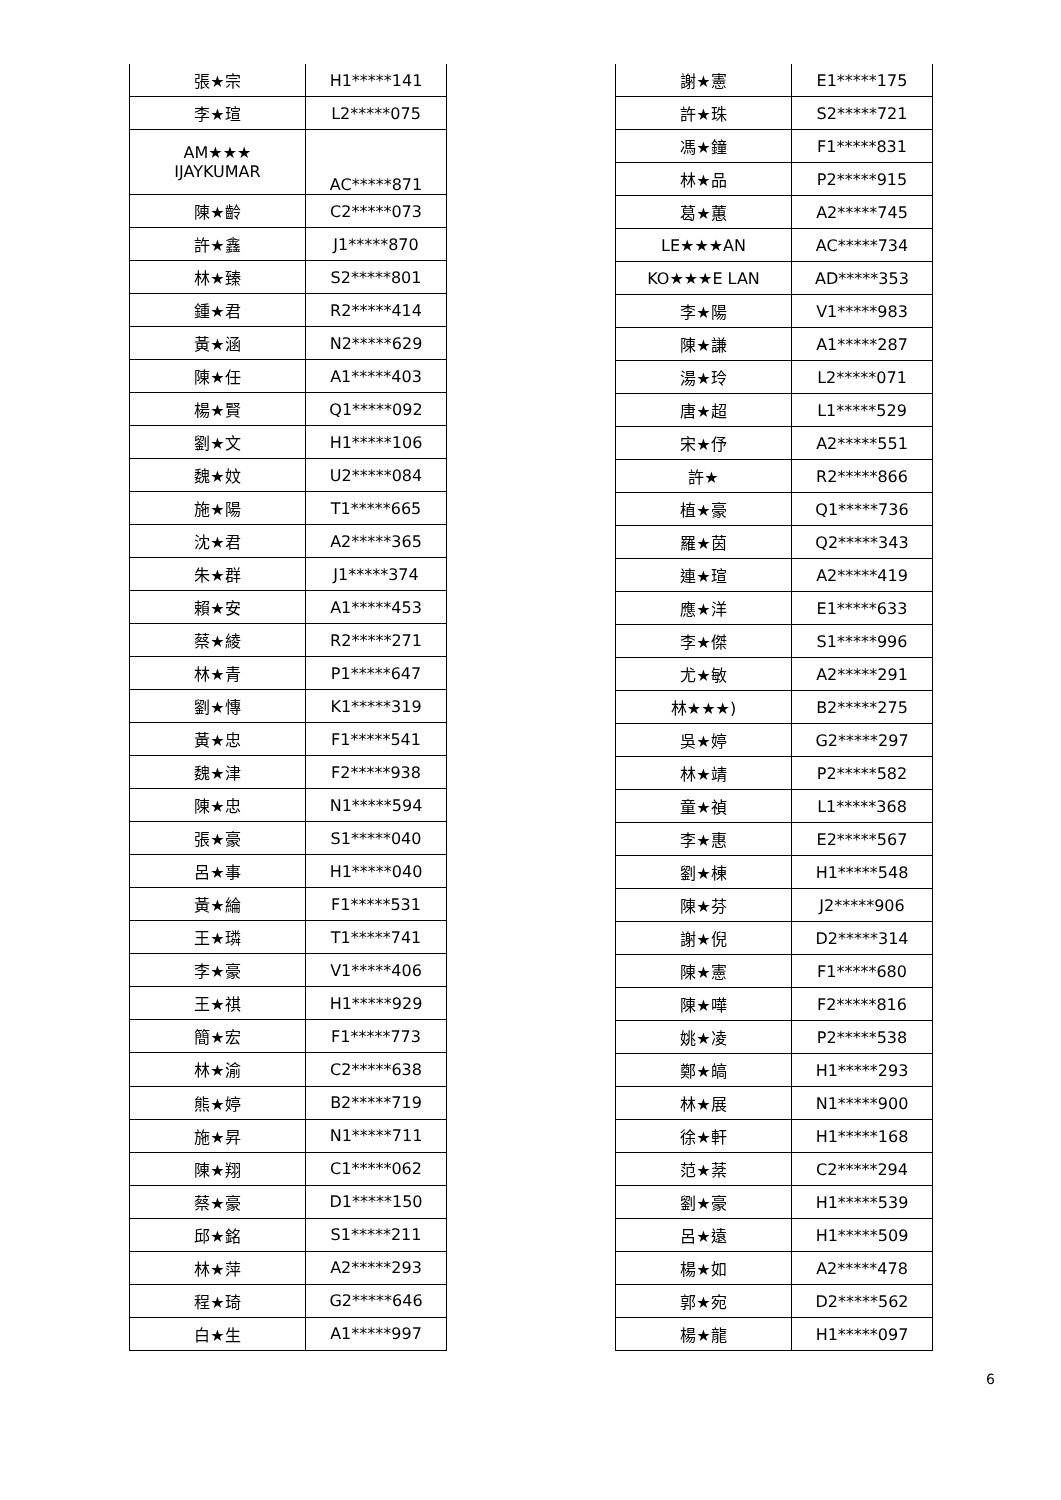| 張★宗 | H1*****141 |
| 李★瑄 | L2*****075 |
| AM★★★ IJAYKUMAR | AC*****871 |
| 陳★齡 | C2*****073 |
| 許★鑫 | J1*****870 |
| 林★臻 | S2*****801 |
| 鍾★君 | R2*****414 |
| 黃★涵 | N2*****629 |
| 陳★任 | A1*****403 |
| 楊★賢 | Q1*****092 |
| 劉★文 | H1*****106 |
| 魏★妏 | U2*****084 |
| 施★陽 | T1*****665 |
| 沈★君 | A2*****365 |
| 朱★群 | J1*****374 |
| 賴★安 | A1*****453 |
| 蔡★綾 | R2*****271 |
| 林★青 | P1*****647 |
| 劉★慱 | K1*****319 |
| 黃★忠 | F1*****541 |
| 魏★津 | F2*****938 |
| 陳★忠 | N1*****594 |
| 張★豪 | S1*****040 |
| 呂★事 | H1*****040 |
| 黃★綸 | F1*****531 |
| 王★璘 | T1*****741 |
| 李★豪 | V1*****406 |
| 王★祺 | H1*****929 |
| 簡★宏 | F1*****773 |
| 林★渝 | C2*****638 |
| 熊★婷 | B2*****719 |
| 施★昇 | N1*****711 |
| 陳★翔 | C1*****062 |
| 蔡★豪 | D1*****150 |
| 邱★銘 | S1*****211 |
| 林★萍 | A2*****293 |
| 程★琦 | G2*****646 |
| 白★生 | A1*****997 |
| 謝★憲 | E1*****175 |
| 許★珠 | S2*****721 |
| 馮★鐘 | F1*****831 |
| 林★品 | P2*****915 |
| 葛★蕙 | A2*****745 |
| LE★★★AN | AC*****734 |
| KO★★★E LAN | AD*****353 |
| 李★陽 | V1*****983 |
| 陳★謙 | A1*****287 |
| 湯★玲 | L2*****071 |
| 唐★超 | L1*****529 |
| 宋★伃 | A2*****551 |
| 許★ | R2*****866 |
| 植★豪 | Q1*****736 |
| 羅★茵 | Q2*****343 |
| 連★瑄 | A2*****419 |
| 應★洋 | E1*****633 |
| 李★傑 | S1*****996 |
| 尤★敏 | A2*****291 |
| 林★★★) | B2*****275 |
| 吳★婷 | G2*****297 |
| 林★靖 | P2*****582 |
| 童★禎 | L1*****368 |
| 李★惠 | E2*****567 |
| 劉★棟 | H1*****548 |
| 陳★芬 | J2*****906 |
| 謝★倪 | D2*****314 |
| 陳★憲 | F1*****680 |
| 陳★嘩 | F2*****816 |
| 姚★凌 | P2*****538 |
| 鄭★皜 | H1*****293 |
| 林★展 | N1*****900 |
| 徐★軒 | H1*****168 |
| 范★棻 | C2*****294 |
| 劉★豪 | H1*****539 |
| 呂★遠 | H1*****509 |
| 楊★如 | A2*****478 |
| 郭★宛 | D2*****562 |
| 楊★龍 | H1*****097 |
6